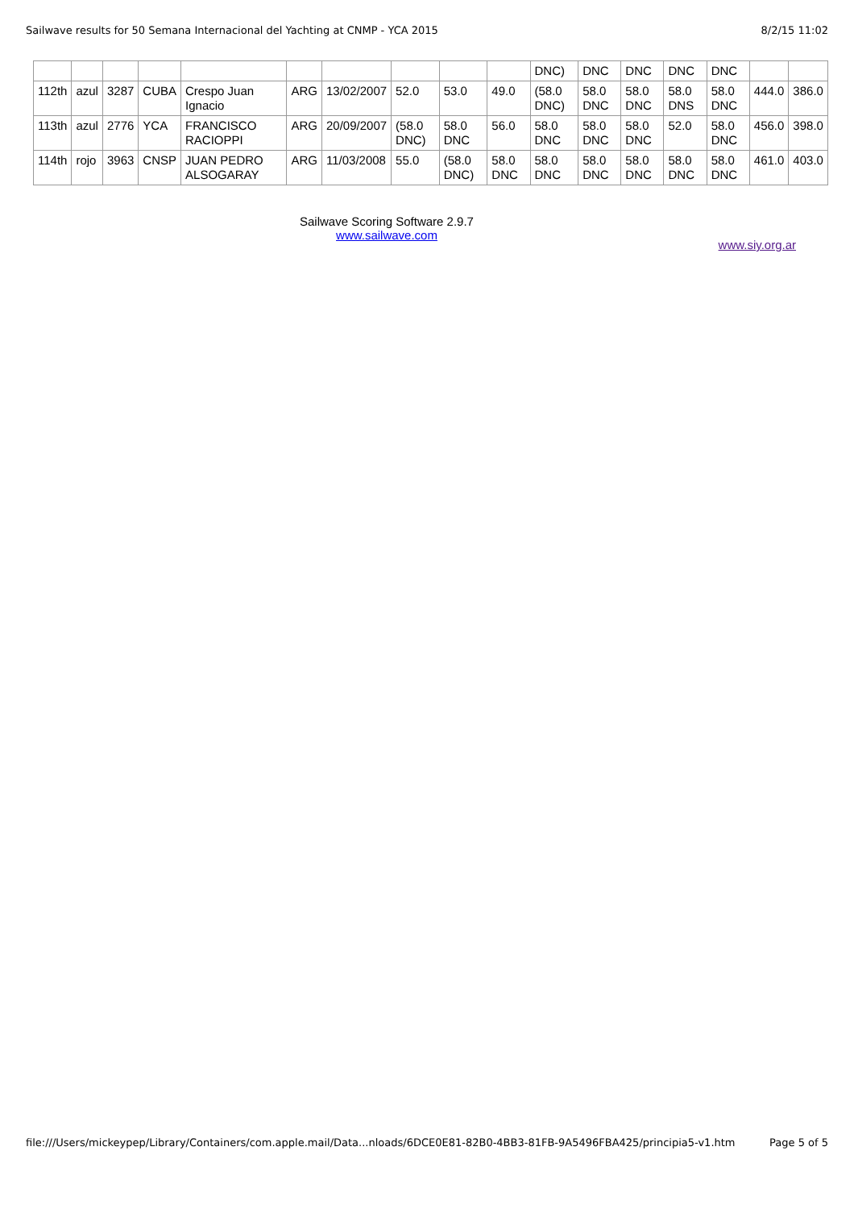Sailwave results for 50 Semana Internacional del Yachting at CNMP - YCA 2015 8/2/15 11:02
| | | | | | | | | | | DNC) | DNC | DNC | DNC | DNC | | |
| 112th | azul | 3287 | CUBA | Crespo Juan Ignacio | ARG | 13/02/2007 | 52.0 | 53.0 | 49.0 | (58.0 DNC) | 58.0 DNC | 58.0 DNC | 58.0 DNS | 58.0 DNC | 444.0 | 386.0 |
| 113th | azul | 2776 | YCA | FRANCISCO RACIOPPI | ARG | 20/09/2007 | (58.0 DNC) | 58.0 DNC | 56.0 | 58.0 DNC | 58.0 DNC | 58.0 DNC | 52.0 | 58.0 DNC | 456.0 | 398.0 |
| 114th | rojo | 3963 | CNSP | JUAN PEDRO ALSOGARAY | ARG | 11/03/2008 | 55.0 | (58.0 DNC) | 58.0 DNC | 58.0 DNC | 58.0 DNC | 58.0 DNC | 58.0 DNC | 58.0 DNC | 461.0 | 403.0 |
Sailwave Scoring Software 2.9.7
www.sailwave.com
www.siy.org.ar
file:///Users/mickeypep/Library/Containers/com.apple.mail/Data...nloads/6DCE0E81-82B0-4BB3-81FB-9A5496FBA425/principia5-v1.htm Page 5 of 5